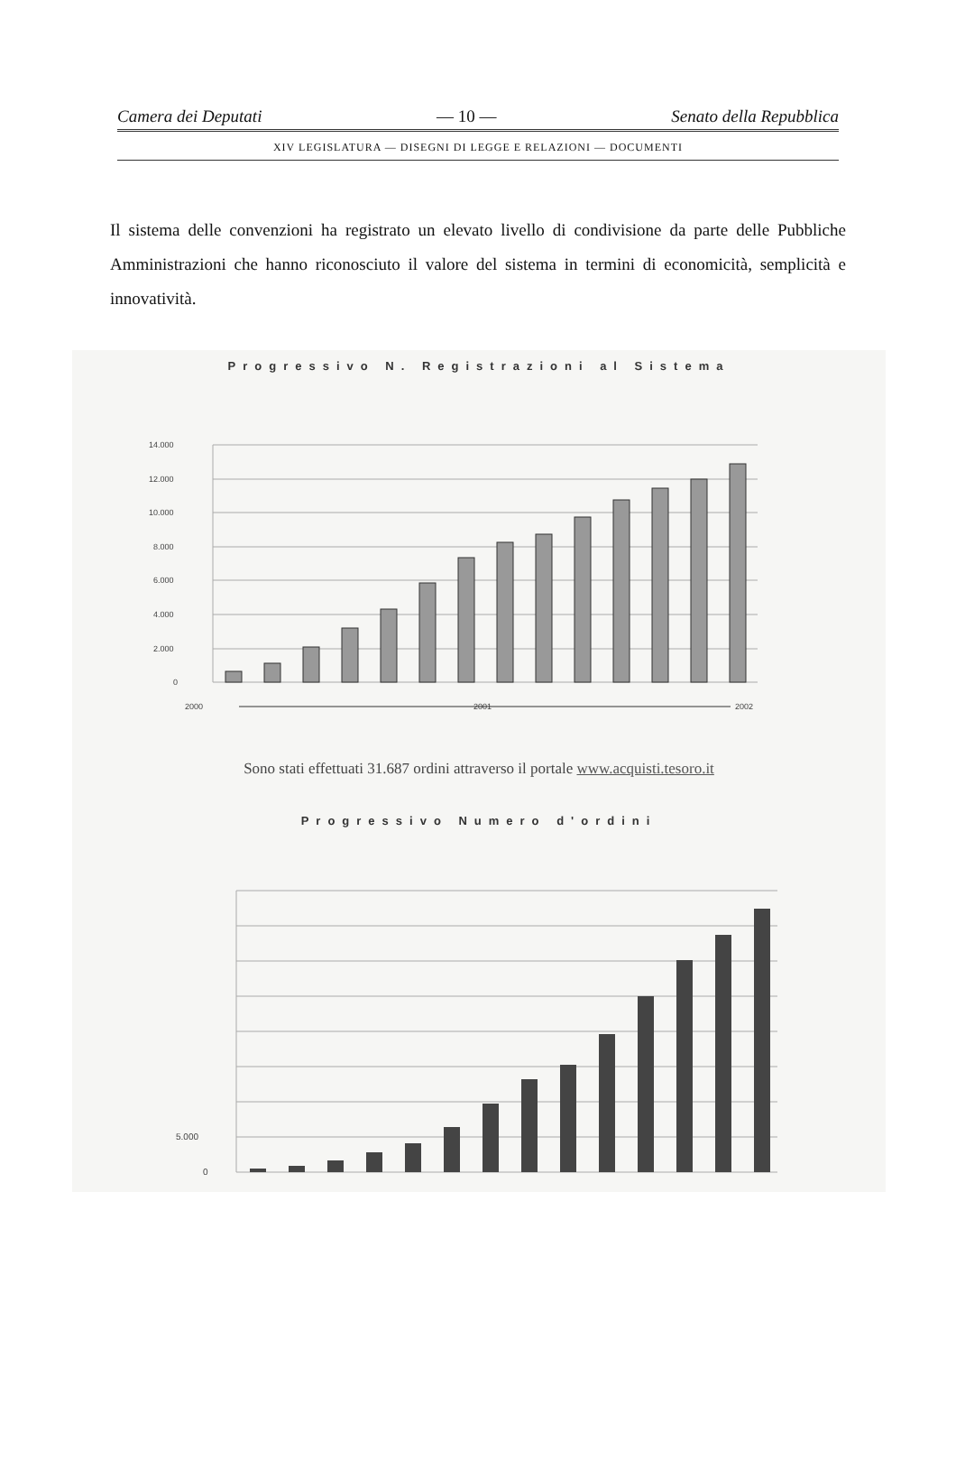Camera dei Deputati — 10 — Senato della Repubblica
XIV LEGISLATURA — DISEGNI DI LEGGE E RELAZIONI — DOCUMENTI
Il sistema delle convenzioni ha registrato un elevato livello di condivisione da parte delle Pubbliche Amministrazioni che hanno riconosciuto il valore del sistema in termini di economicità, semplicità e innovatività.
Progressivo N. Registrazioni al Sistema
14.000
12.000
10.000
8.000
6.000
4.000
2.000
0
2000
2001
2002
Sono stati effettuati 31.687 ordini attraverso il portale www.acquisti.tesoro.it
Progressivo Numero d'ordini
5.000
0